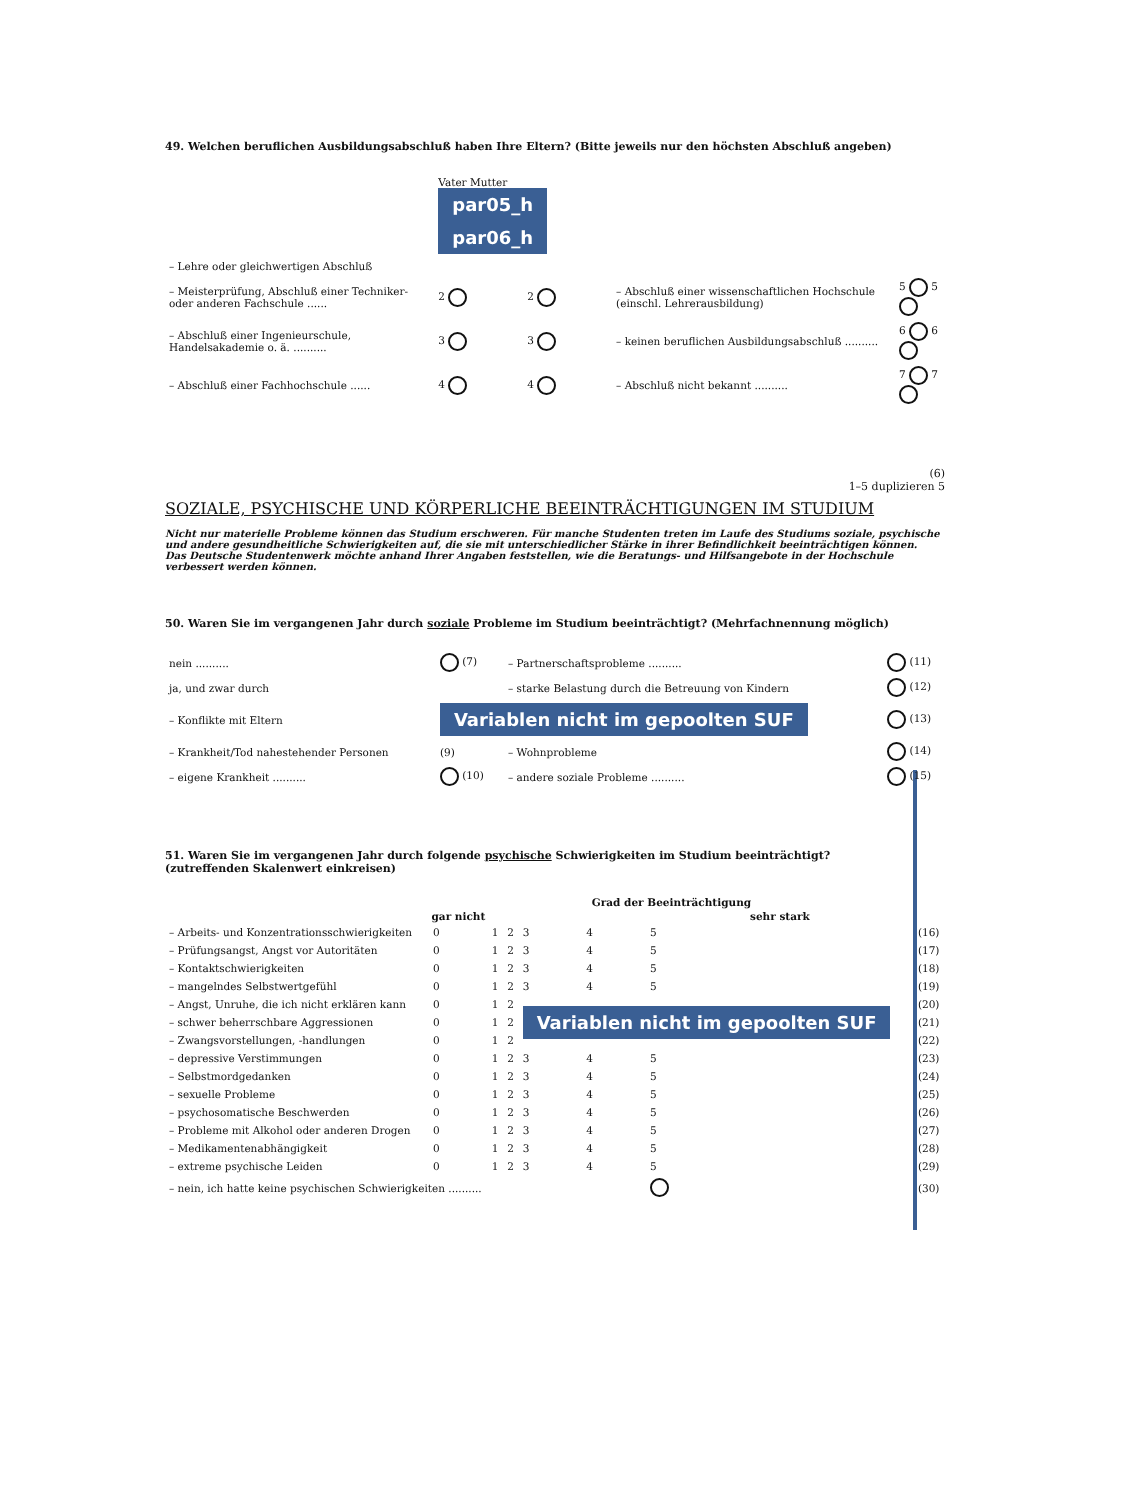49. Welchen beruflichen Ausbildungsabschluß haben Ihre Eltern? (Bitte jeweils nur den höchsten Abschluß angeben)
| | Vater Mutter par05_h par06_h | | | |
| – Lehre oder gleichwertigen Abschluß | | | | |
| – Meisterprüfung, Abschluß einer Techniker- oder anderen Fachschule ...... | 2 | 2 | – Abschluß einer wissenschaftlichen Hochschule (einschl. Lehrerausbildung) | 5 5 |
| – Abschluß einer Ingenieurschule, Handelsakademie o. ä. .......... | 3 | 3 | – keinen beruflichen Ausbildungsabschluß .......... | 6 6 |
| – Abschluß einer Fachhochschule ...... | 4 | 4 | – Abschluß nicht bekannt .......... | 7 7 |
(6)
1–5 duplizieren 5
SOZIALE, PSYCHISCHE UND KÖRPERLICHE BEEINTRÄCHTIGUNGEN IM STUDIUM
Nicht nur materielle Probleme können das Studium erschweren. Für manche Studenten treten im Laufe des Studiums soziale, psychische und andere gesundheitliche Schwierigkeiten auf, die sie mit unterschiedlicher Stärke in ihrer Befindlichkeit beeinträchtigen können.
Das Deutsche Studentenwerk möchte anhand Ihrer Angaben feststellen, wie die Beratungs- und Hilfsangebote in der Hochschule verbessert werden können.
50. Waren Sie im vergangenen Jahr durch soziale Probleme im Studium beeinträchtigt? (Mehrfachnennung möglich)
| nein .......... | (7) | – Partnerschaftsprobleme .......... | (11) |
| ja, und zwar durch | | – starke Belastung durch die Betreuung von Kindern | (12) |
| – Konflikte mit Eltern | Variablen nicht im gepoolten SUF | | (13) |
| – Krankheit/Tod nahestehender Personen | (9) | – Wohnprobleme | (14) |
| – eigene Krankheit .......... | (10) | – andere soziale Probleme .......... | (15) |
51. Waren Sie im vergangenen Jahr durch folgende psychische Schwierigkeiten im Studium beeinträchtigt?
(zutreffenden Skalenwert einkreisen)
| | Grad der Beeinträchtigung | | | | | | |
| --- | --- | --- | --- | --- | --- | --- | --- |
| | gar nicht | | | | | sehr stark | |
| – Arbeits- und Konzentrationsschwierigkeiten | 0 | 1 | 2 | 3 | 4 | 5 | (16) |
| – Prüfungsangst, Angst vor Autoritäten | 0 | 1 | 2 | 3 | 4 | 5 | (17) |
| – Kontaktschwierigkeiten | 0 | 1 | 2 | 3 | 4 | 5 | (18) |
| – mangelndes Selbstwertgefühl | 0 | 1 | 2 | 3 | 4 | 5 | (19) |
| – Angst, Unruhe, die ich nicht erklären kann | 0 | 1 | 2 | Variablen nicht im gepoolten SUF | | | (20) |
| – schwer beherrschbare Aggressionen | 0 | 1 | 2 | | | | (21) |
| – Zwangsvorstellungen, -handlungen | 0 | 1 | 2 | | | | (22) |
| – depressive Verstimmungen | 0 | 1 | 2 | 3 | 4 | 5 | (23) |
| – Selbstmordgedanken | 0 | 1 | 2 | 3 | 4 | 5 | (24) |
| – sexuelle Probleme | 0 | 1 | 2 | 3 | 4 | 5 | (25) |
| – psychosomatische Beschwerden | 0 | 1 | 2 | 3 | 4 | 5 | (26) |
| – Probleme mit Alkohol oder anderen Drogen | 0 | 1 | 2 | 3 | 4 | 5 | (27) |
| – Medikamentenabhängigkeit | 0 | 1 | 2 | 3 | 4 | 5 | (28) |
| – extreme psychische Leiden | 0 | 1 | 2 | 3 | 4 | 5 | (29) |
| – nein, ich hatte keine psychischen Schwierigkeiten .......... | | | | | | | (30) |